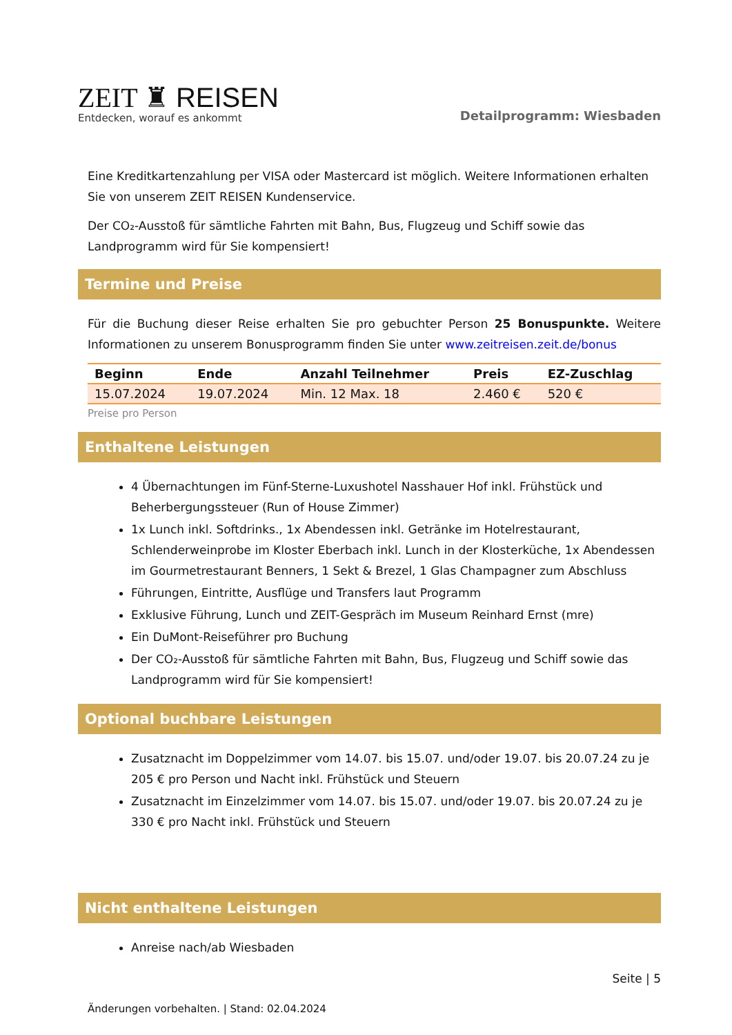ZEIT ♜ REISEN
Entdecken, worauf es ankommt
Detailprogramm: Wiesbaden
Eine Kreditkartenzahlung per VISA oder Mastercard ist möglich. Weitere Informationen erhalten Sie von unserem ZEIT REISEN Kundenservice.
Der CO₂-Ausstoß für sämtliche Fahrten mit Bahn, Bus, Flugzeug und Schiff sowie das Landprogramm wird für Sie kompensiert!
Termine und Preise
Für die Buchung dieser Reise erhalten Sie pro gebuchter Person 25 Bonuspunkte. Weitere Informationen zu unserem Bonusprogramm finden Sie unter www.zeitreisen.zeit.de/bonus
| Beginn | Ende | Anzahl Teilnehmer | Preis | EZ-Zuschlag |
| --- | --- | --- | --- | --- |
| 15.07.2024 | 19.07.2024 | Min. 12 Max. 18 | 2.460 € | 520 € |
Preise pro Person
Enthaltene Leistungen
4 Übernachtungen im Fünf-Sterne-Luxushotel Nasshauer Hof inkl. Frühstück und Beherbergungssteuer (Run of House Zimmer)
1x Lunch inkl. Softdrinks., 1x Abendessen inkl. Getränke im Hotelrestaurant, Schlenderweinprobe im Kloster Eberbach inkl. Lunch in der Klosterküche, 1x Abendessen im Gourmetrestaurant Benners, 1 Sekt & Brezel, 1 Glas Champagner zum Abschluss
Führungen, Eintritte, Ausflüge und Transfers laut Programm
Exklusive Führung, Lunch und ZEIT-Gespräch im Museum Reinhard Ernst (mre)
Ein DuMont-Reiseführer pro Buchung
Der CO₂-Ausstoß für sämtliche Fahrten mit Bahn, Bus, Flugzeug und Schiff sowie das Landprogramm wird für Sie kompensiert!
Optional buchbare Leistungen
Zusatznacht im Doppelzimmer vom 14.07. bis 15.07. und/oder 19.07. bis 20.07.24 zu je 205 € pro Person und Nacht inkl. Frühstück und Steuern
Zusatznacht im Einzelzimmer vom 14.07. bis 15.07. und/oder 19.07. bis 20.07.24 zu je 330 € pro Nacht inkl. Frühstück und Steuern
Nicht enthaltene Leistungen
Anreise nach/ab Wiesbaden
Seite | 5
Änderungen vorbehalten. | Stand: 02.04.2024